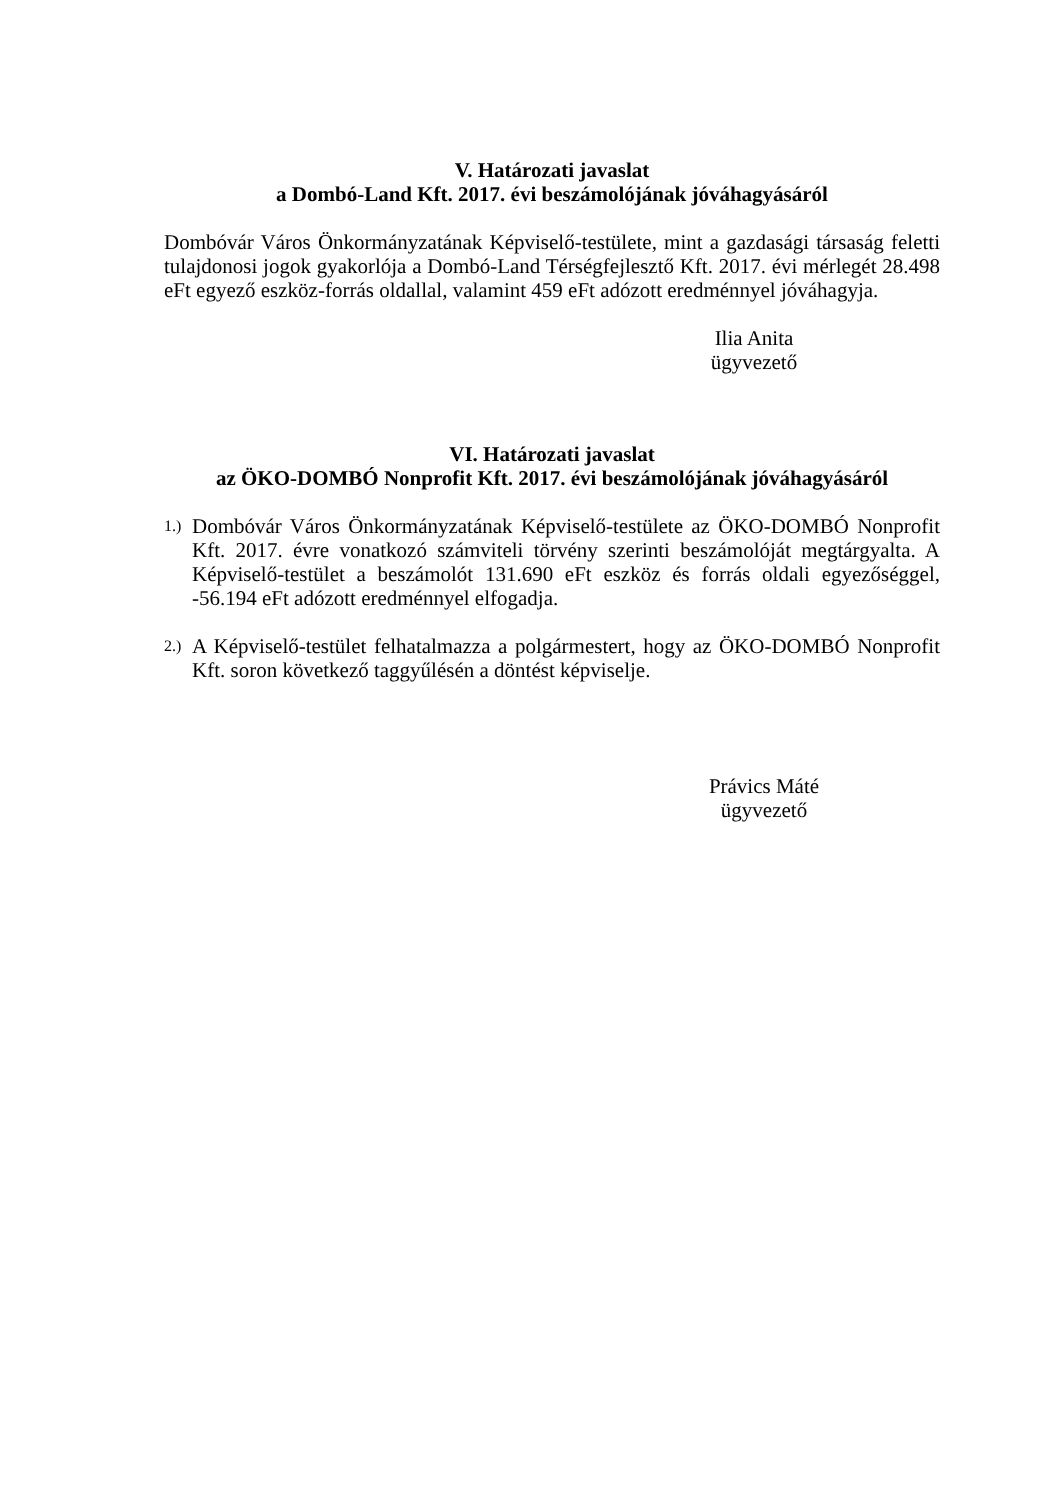V. Határozati javaslat
a Dombó-Land Kft. 2017. évi beszámolójának jóváhagyásáról
Dombóvár Város Önkormányzatának Képviselő-testülete, mint a gazdasági társaság feletti tulajdonosi jogok gyakorlója a Dombó-Land Térségfejlesztő Kft. 2017. évi mérlegét 28.498 eFt egyező eszköz-forrás oldallal, valamint 459 eFt adózott eredménnyel jóváhagyja.
Ilia Anita
ügyvezető
VI. Határozati javaslat
az ÖKO-DOMBÓ Nonprofit Kft. 2017. évi beszámolójának jóváhagyásáról
1.)
Dombóvár Város Önkormányzatának Képviselő-testülete az ÖKO-DOMBÓ Nonprofit Kft. 2017. évre vonatkozó számviteli törvény szerinti beszámolóját megtárgyalta. A Képviselő-testület a beszámolót 131.690 eFt eszköz és forrás oldali egyezőséggel, -56.194 eFt adózott eredménnyel elfogadja.
2.)
A Képviselő-testület felhatalmazza a polgármestert, hogy az ÖKO-DOMBÓ Nonprofit Kft. soron következő taggyűlésén a döntést képviselje.
Právics Máté
ügyvezető